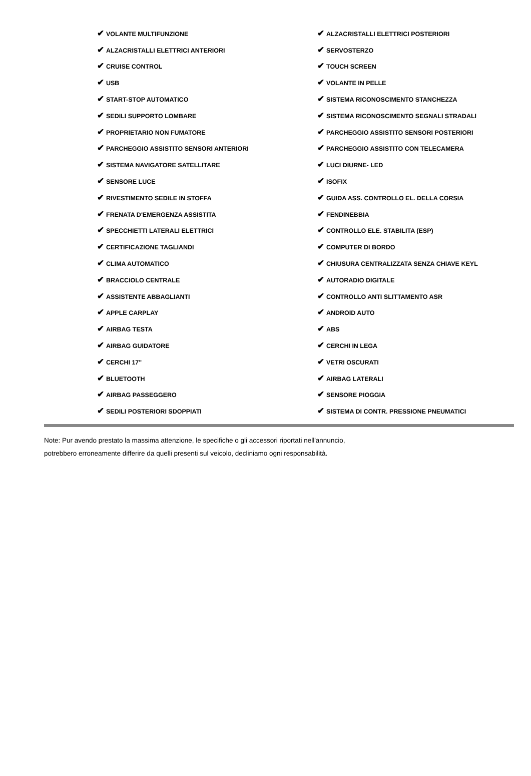| ✔ VOLANTE MULTIFUNZIONE | ✔ ALZACRISTALLI ELETTRICI POSTERIORI |
| ✔ ALZACRISTALLI ELETTRICI ANTERIORI | ✔ SERVOSTERZO |
| ✔ CRUISE CONTROL | ✔ TOUCH SCREEN |
| ✔ USB | ✔ VOLANTE IN PELLE |
| ✔ START-STOP AUTOMATICO | ✔ SISTEMA RICONOSCIMENTO STANCHEZZA |
| ✔ SEDILI SUPPORTO LOMBARE | ✔ SISTEMA RICONOSCIMENTO SEGNALI STRADALI |
| ✔ PROPRIETARIO NON FUMATORE | ✔ PARCHEGGIO ASSISTITO SENSORI POSTERIORI |
| ✔ PARCHEGGIO ASSISTITO SENSORI ANTERIORI | ✔ PARCHEGGIO ASSISTITO CON TELECAMERA |
| ✔ SISTEMA NAVIGATORE SATELLITARE | ✔ LUCI DIURNE- LED |
| ✔ SENSORE LUCE | ✔ ISOFIX |
| ✔ RIVESTIMENTO SEDILE IN STOFFA | ✔ GUIDA ASS. CONTROLLO EL. DELLA CORSIA |
| ✔ FRENATA D'EMERGENZA ASSISTITA | ✔ FENDINEBBIA |
| ✔ SPECCHIETTI LATERALI ELETTRICI | ✔ CONTROLLO ELE. STABILITA (ESP) |
| ✔ CERTIFICAZIONE TAGLIANDI | ✔ COMPUTER DI BORDO |
| ✔ CLIMA AUTOMATICO | ✔ CHIUSURA CENTRALIZZATA SENZA CHIAVE KEYL |
| ✔ BRACCIOLO CENTRALE | ✔ AUTORADIO DIGITALE |
| ✔ ASSISTENTE ABBAGLIANTI | ✔ CONTROLLO ANTI SLITTAMENTO ASR |
| ✔ APPLE CARPLAY | ✔ ANDROID AUTO |
| ✔ AIRBAG TESTA | ✔ ABS |
| ✔ AIRBAG GUIDATORE | ✔ CERCHI IN LEGA |
| ✔ CERCHI 17" | ✔ VETRI OSCURATI |
| ✔ BLUETOOTH | ✔ AIRBAG LATERALI |
| ✔ AIRBAG PASSEGGERO | ✔ SENSORE PIOGGIA |
| ✔ SEDILI POSTERIORI SDOPPIATI | ✔ SISTEMA DI CONTR. PRESSIONE PNEUMATICI |
Note: Pur avendo prestato la massima attenzione, le specifiche o gli accessori riportati nell'annuncio,
potrebbero erroneamente differire da quelli presenti sul veicolo, decliniamo ogni responsabilità.